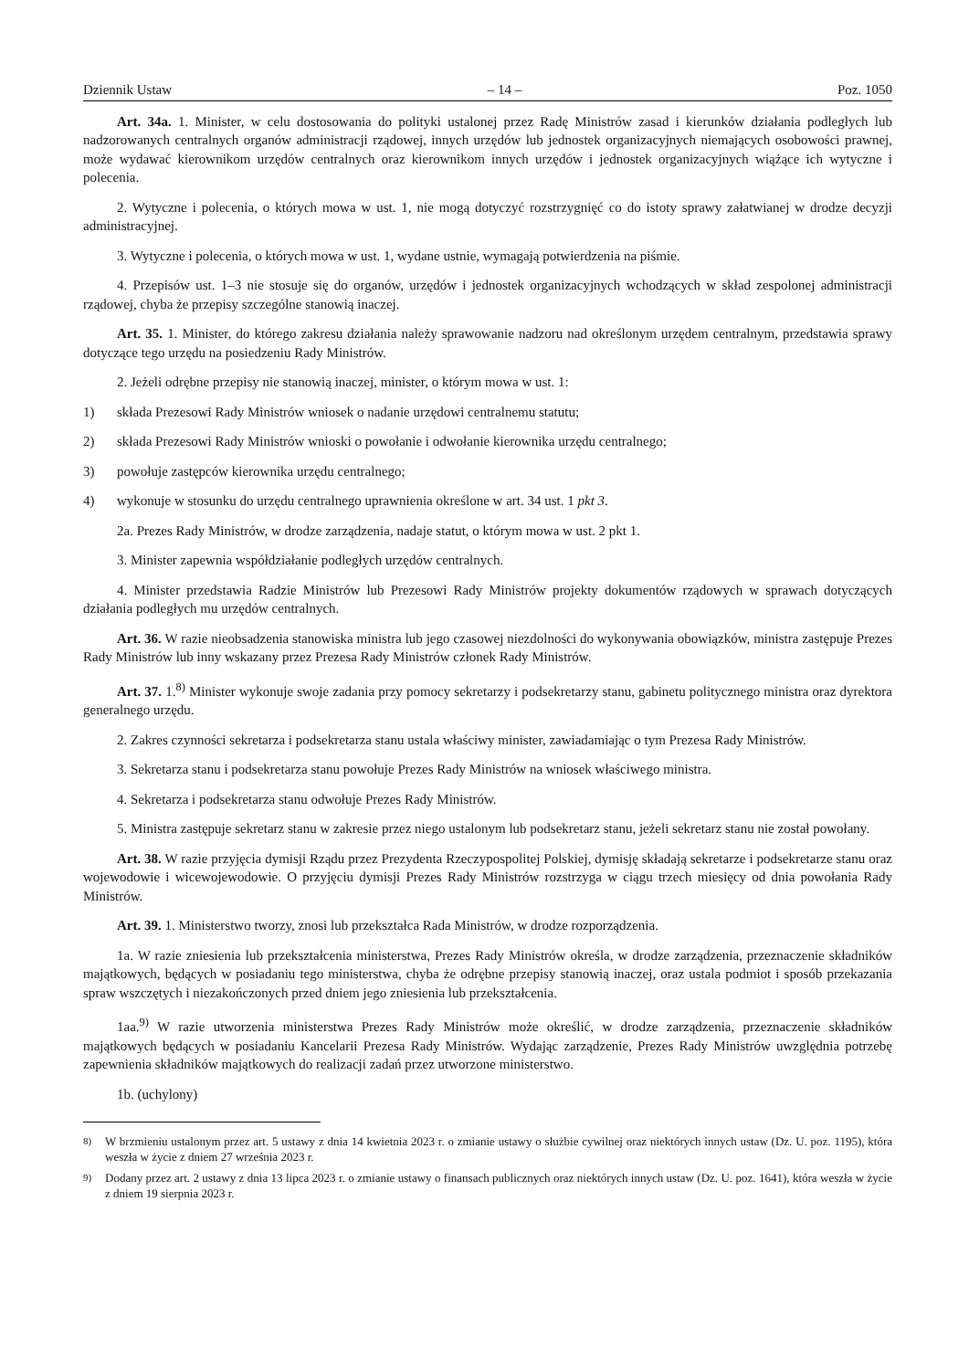Dziennik Ustaw – 14 – Poz. 1050
Art. 34a. 1. Minister, w celu dostosowania do polityki ustalonej przez Radę Ministrów zasad i kierunków działania podległych lub nadzorowanych centralnych organów administracji rządowej, innych urzędów lub jednostek organizacyjnych niemających osobowości prawnej, może wydawać kierownikom urzędów centralnych oraz kierownikom innych urzędów i jednostek organizacyjnych wiążące ich wytyczne i polecenia.
2. Wytyczne i polecenia, o których mowa w ust. 1, nie mogą dotyczyć rozstrzygnięć co do istoty sprawy załatwianej w drodze decyzji administracyjnej.
3. Wytyczne i polecenia, o których mowa w ust. 1, wydane ustnie, wymagają potwierdzenia na piśmie.
4. Przepisów ust. 1–3 nie stosuje się do organów, urzędów i jednostek organizacyjnych wchodzących w skład zespolonej administracji rządowej, chyba że przepisy szczególne stanowią inaczej.
Art. 35. 1. Minister, do którego zakresu działania należy sprawowanie nadzoru nad określonym urzędem centralnym, przedstawia sprawy dotyczące tego urzędu na posiedzeniu Rady Ministrów.
2. Jeżeli odrębne przepisy nie stanowią inaczej, minister, o którym mowa w ust. 1:
1) składa Prezesowi Rady Ministrów wniosek o nadanie urzędowi centralnemu statutu;
2) składa Prezesowi Rady Ministrów wnioski o powołanie i odwołanie kierownika urzędu centralnego;
3) powołuje zastępców kierownika urzędu centralnego;
4) wykonuje w stosunku do urzędu centralnego uprawnienia określone w art. 34 ust. 1 pkt 3.
2a. Prezes Rady Ministrów, w drodze zarządzenia, nadaje statut, o którym mowa w ust. 2 pkt 1.
3. Minister zapewnia współdziałanie podległych urzędów centralnych.
4. Minister przedstawia Radzie Ministrów lub Prezesowi Rady Ministrów projekty dokumentów rządowych w sprawach dotyczących działania podległych mu urzędów centralnych.
Art. 36. W razie nieobsadzenia stanowiska ministra lub jego czasowej niezdolności do wykonywania obowiązków, ministra zastępuje Prezes Rady Ministrów lub inny wskazany przez Prezesa Rady Ministrów członek Rady Ministrów.
Art. 37. 1.<sup>8)</sup> Minister wykonuje swoje zadania przy pomocy sekretarzy i podsekretarzy stanu, gabinetu politycznego ministra oraz dyrektora generalnego urzędu.
2. Zakres czynności sekretarza i podsekretarza stanu ustala właściwy minister, zawiadamiając o tym Prezesa Rady Ministrów.
3. Sekretarza stanu i podsekretarza stanu powołuje Prezes Rady Ministrów na wniosek właściwego ministra.
4. Sekretarza i podsekretarza stanu odwołuje Prezes Rady Ministrów.
5. Ministra zastępuje sekretarz stanu w zakresie przez niego ustalonym lub podsekretarz stanu, jeżeli sekretarz stanu nie został powołany.
Art. 38. W razie przyjęcia dymisji Rządu przez Prezydenta Rzeczypospolitej Polskiej, dymisję składają sekretarze i podsekretarze stanu oraz wojewodowie i wicewojewodowie. O przyjęciu dymisji Prezes Rady Ministrów rozstrzyga w ciągu trzech miesięcy od dnia powołania Rady Ministrów.
Art. 39. 1. Ministerstwo tworzy, znosi lub przekształca Rada Ministrów, w drodze rozporządzenia.
1a. W razie zniesienia lub przekształcenia ministerstwa, Prezes Rady Ministrów określa, w drodze zarządzenia, przeznaczenie składników majątkowych, będących w posiadaniu tego ministerstwa, chyba że odrębne przepisy stanowią inaczej, oraz ustala podmiot i sposób przekazania spraw wszczętych i niezakończonych przed dniem jego zniesienia lub przekształcenia.
1aa.<sup>9)</sup> W razie utworzenia ministerstwa Prezes Rady Ministrów może określić, w drodze zarządzenia, przeznaczenie składników majątkowych będących w posiadaniu Kancelarii Prezesa Rady Ministrów. Wydając zarządzenie, Prezes Rady Ministrów uwzględnia potrzebę zapewnienia składników majątkowych do realizacji zadań przez utworzone ministerstwo.
1b. (uchylony)
<sup>8)</sup> W brzmieniu ustalonym przez art. 5 ustawy z dnia 14 kwietnia 2023 r. o zmianie ustawy o służbie cywilnej oraz niektórych innych ustaw (Dz. U. poz. 1195), która weszła w życie z dniem 27 września 2023 r.
<sup>9)</sup> Dodany przez art. 2 ustawy z dnia 13 lipca 2023 r. o zmianie ustawy o finansach publicznych oraz niektórych innych ustaw (Dz. U. poz. 1641), która weszła w życie z dniem 19 sierpnia 2023 r.